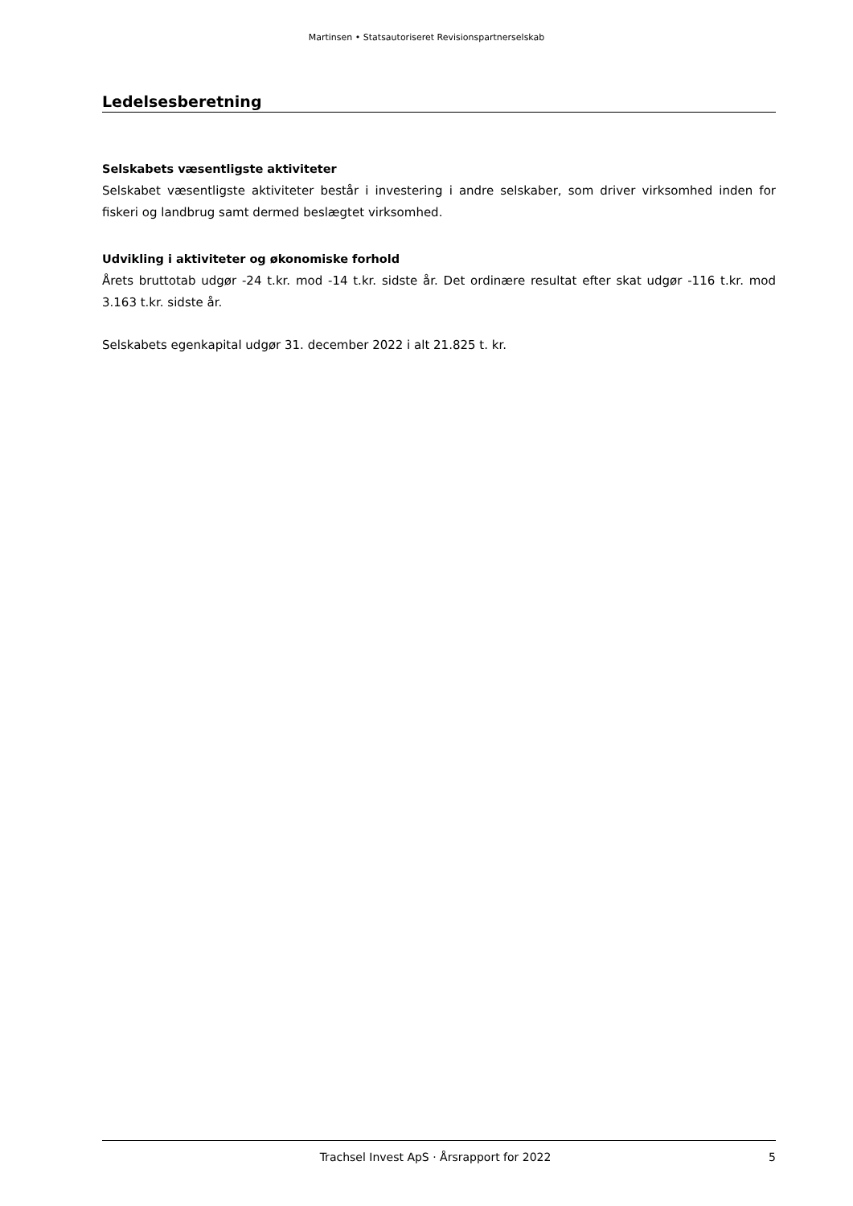Martinsen • Statsautoriseret Revisionspartnerselskab
Ledelsesberetning
Selskabets væsentligste aktiviteter
Selskabet væsentligste aktiviteter består i investering i andre selskaber, som driver virksomhed inden for fiskeri og landbrug samt dermed beslægtet virksomhed.
Udvikling i aktiviteter og økonomiske forhold
Årets bruttotab udgør -24 t.kr. mod -14 t.kr. sidste år. Det ordinære resultat efter skat udgør -116 t.kr. mod 3.163 t.kr. sidste år.
Selskabets egenkapital udgør 31. december 2022 i alt 21.825 t. kr.
Trachsel Invest ApS · Årsrapport for 2022 5